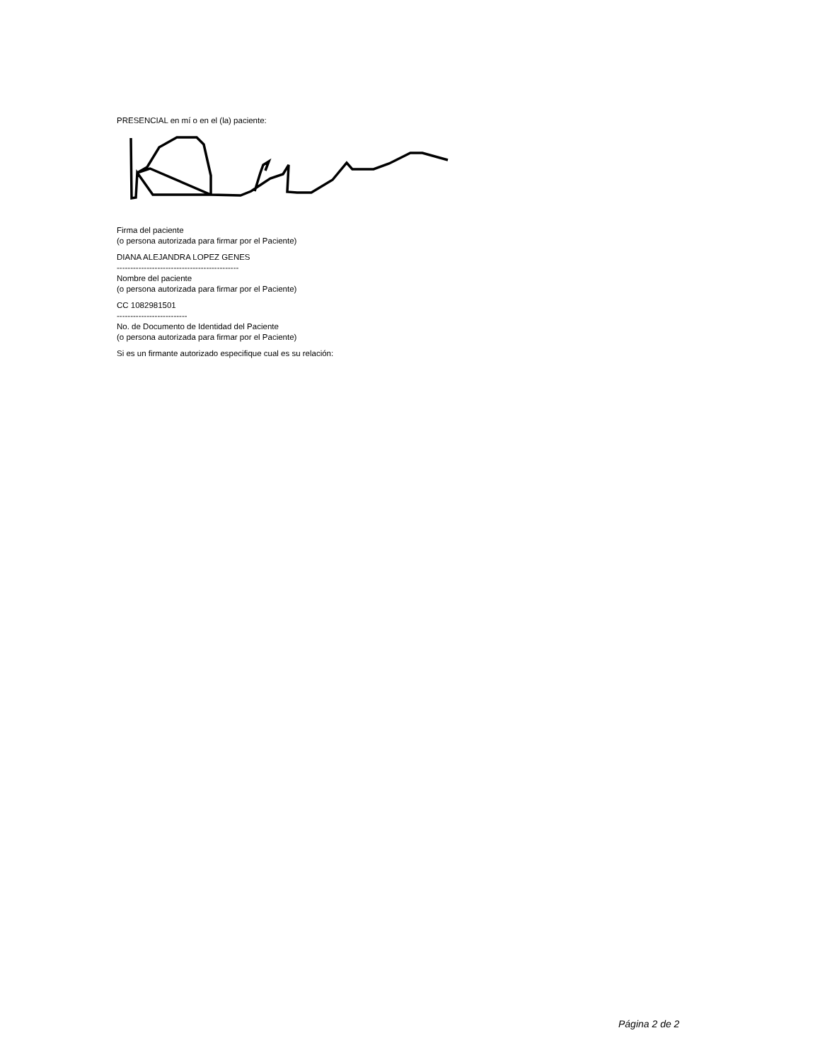PRESENCIAL en mí o en el (la) paciente:
Firma del paciente
(o persona autorizada para firmar por el Paciente)
DIANA ALEJANDRA LOPEZ GENES
---------------------------------------------
Nombre del paciente
(o persona autorizada para firmar por el Paciente)
CC 1082981501
--------------------------
No. de Documento de Identidad del Paciente
(o persona autorizada para firmar por el Paciente)
Si es un firmante autorizado especifique cual es su relación:
Página 2 de 2